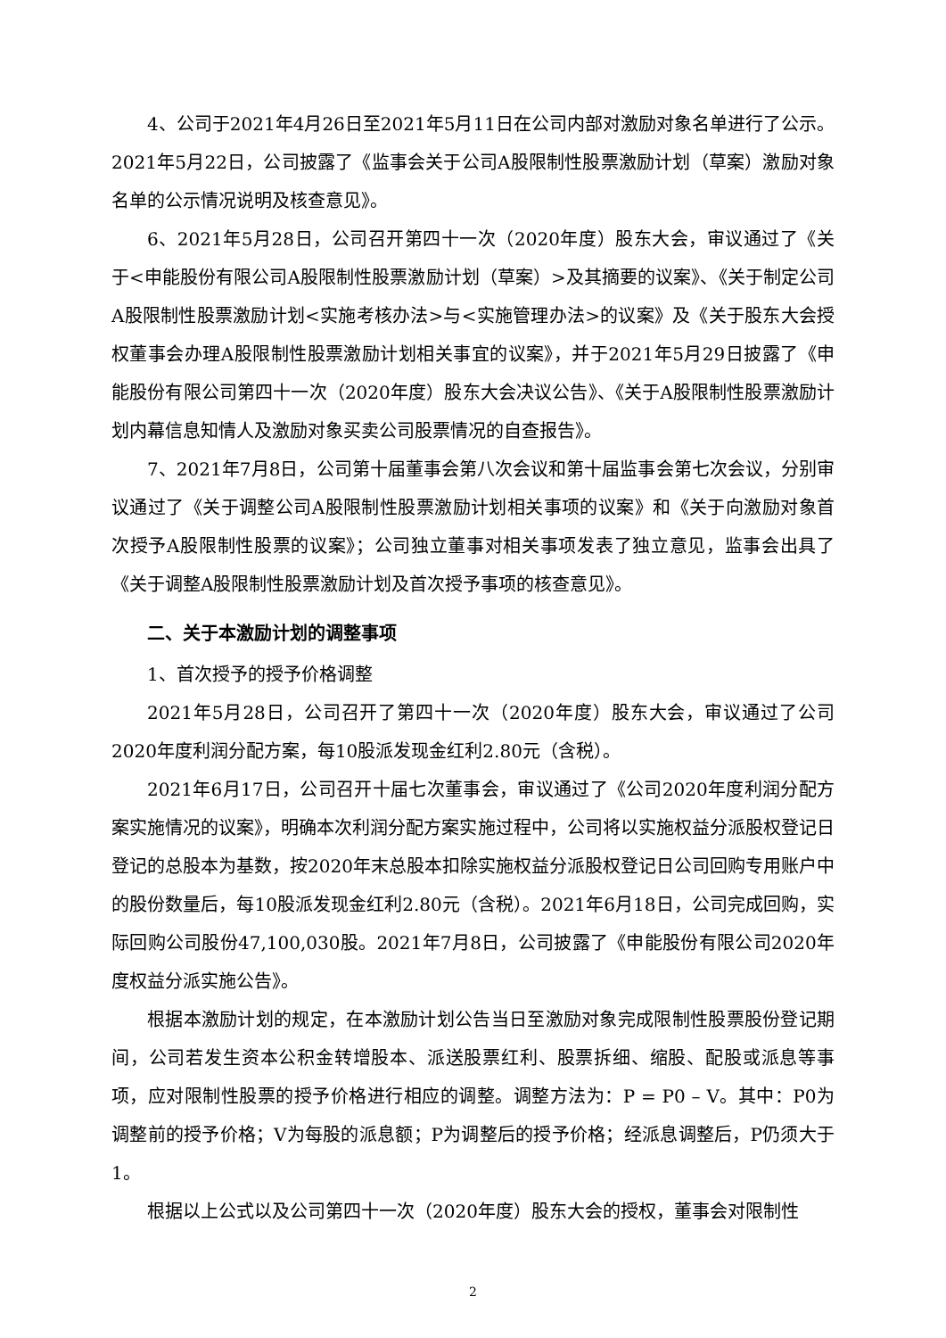4、公司于2021年4月26日至2021年5月11日在公司内部对激励对象名单进行了公示。2021年5月22日，公司披露了《监事会关于公司A股限制性股票激励计划（草案）激励对象名单的公示情况说明及核查意见》。
6、2021年5月28日，公司召开第四十一次（2020年度）股东大会，审议通过了《关于<申能股份有限公司A股限制性股票激励计划（草案）>及其摘要的议案》、《关于制定公司A股限制性股票激励计划<实施考核办法>与<实施管理办法>的议案》及《关于股东大会授权董事会办理A股限制性股票激励计划相关事宜的议案》，并于2021年5月29日披露了《申能股份有限公司第四十一次（2020年度）股东大会决议公告》、《关于A股限制性股票激励计划内幕信息知情人及激励对象买卖公司股票情况的自查报告》。
7、2021年7月8日，公司第十届董事会第八次会议和第十届监事会第七次会议，分别审议通过了《关于调整公司A股限制性股票激励计划相关事项的议案》和《关于向激励对象首次授予A股限制性股票的议案》；公司独立董事对相关事项发表了独立意见，监事会出具了《关于调整A股限制性股票激励计划及首次授予事项的核查意见》。
二、关于本激励计划的调整事项
1、首次授予的授予价格调整
2021年5月28日，公司召开了第四十一次（2020年度）股东大会，审议通过了公司2020年度利润分配方案，每10股派发现金红利2.80元（含税）。
2021年6月17日，公司召开十届七次董事会，审议通过了《公司2020年度利润分配方案实施情况的议案》，明确本次利润分配方案实施过程中，公司将以实施权益分派股权登记日登记的总股本为基数，按2020年末总股本扣除实施权益分派股权登记日公司回购专用账户中的股份数量后，每10股派发现金红利2.80元（含税）。2021年6月18日，公司完成回购，实际回购公司股份47,100,030股。2021年7月8日，公司披露了《申能股份有限公司2020年度权益分派实施公告》。
根据本激励计划的规定，在本激励计划公告当日至激励对象完成限制性股票股份登记期间，公司若发生资本公积金转增股本、派送股票红利、股票拆细、缩股、配股或派息等事项，应对限制性股票的授予价格进行相应的调整。调整方法为：P = P0 – V。其中：P0为调整前的授予价格；V为每股的派息额；P为调整后的授予价格；经派息调整后，P仍须大于1。
根据以上公式以及公司第四十一次（2020年度）股东大会的授权，董事会对限制性
2